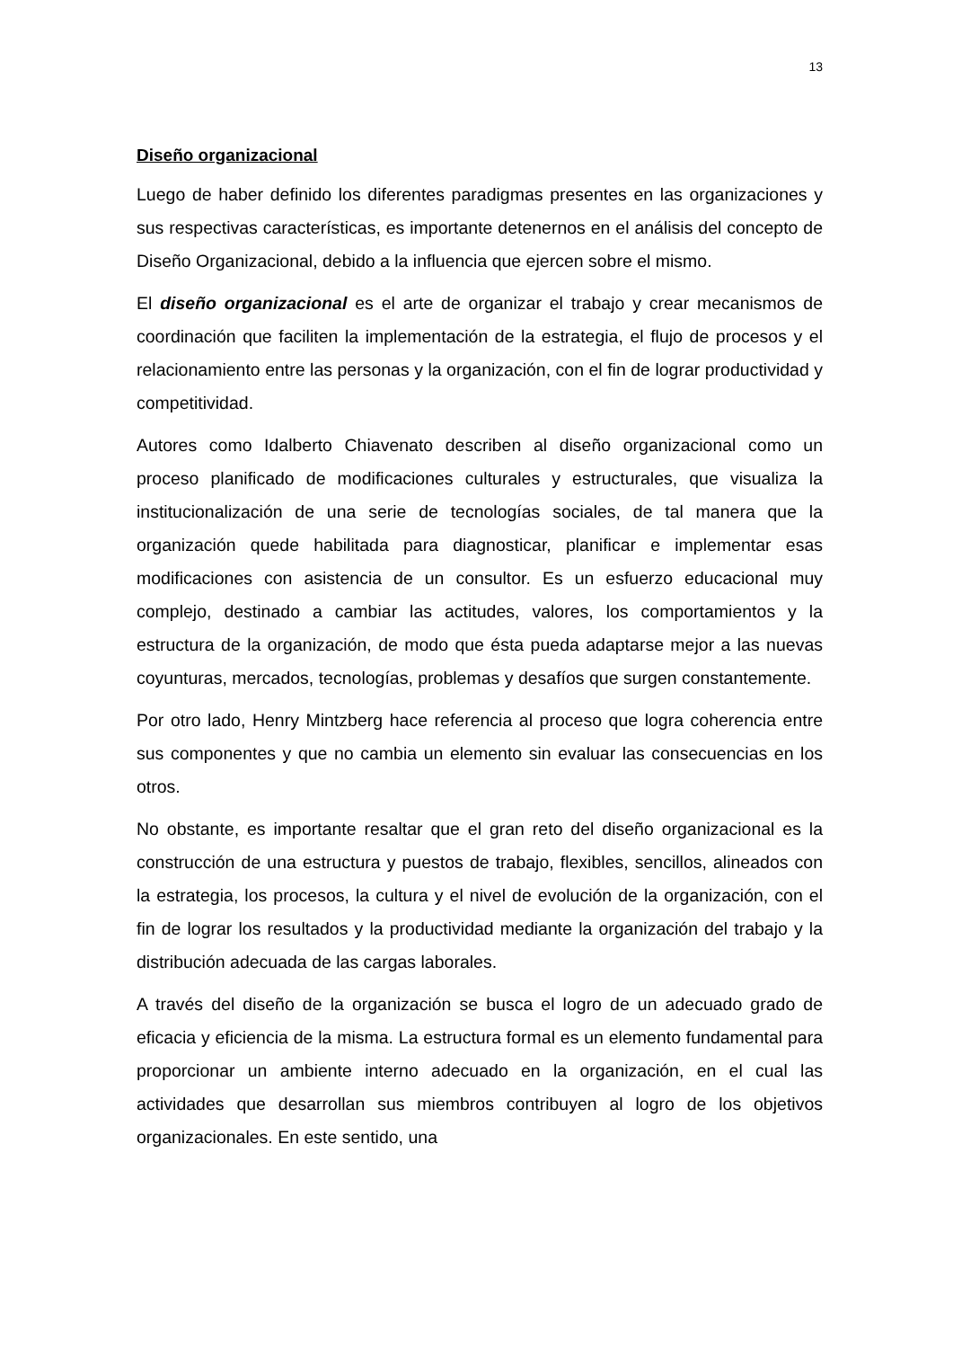13
Diseño organizacional
Luego de haber definido los diferentes paradigmas presentes en las organizaciones y sus respectivas características, es importante detenernos en el análisis del concepto de Diseño Organizacional, debido a la influencia que ejercen sobre el mismo.
El diseño organizacional es el arte de organizar el trabajo y crear mecanismos de coordinación que faciliten la implementación de la estrategia, el flujo de procesos y el relacionamiento entre las personas y la organización, con el fin de lograr productividad y competitividad.
Autores como Idalberto Chiavenato describen al diseño organizacional como un proceso planificado de modificaciones culturales y estructurales, que visualiza la institucionalización de una serie de tecnologías sociales, de tal manera que la organización quede habilitada para diagnosticar, planificar e implementar esas modificaciones con asistencia de un consultor. Es un esfuerzo educacional muy complejo, destinado a cambiar las actitudes, valores, los comportamientos y la estructura de la organización, de modo que ésta pueda adaptarse mejor a las nuevas coyunturas, mercados, tecnologías, problemas y desafíos que surgen constantemente.
Por otro lado, Henry Mintzberg hace referencia al proceso que logra coherencia entre sus componentes y que no cambia un elemento sin evaluar las consecuencias en los otros.
No obstante, es importante resaltar que el gran reto del diseño organizacional es la construcción de una estructura y puestos de trabajo, flexibles, sencillos, alineados con la estrategia, los procesos, la cultura y el nivel de evolución de la organización, con el fin de lograr los resultados y la productividad mediante la organización del trabajo y la distribución adecuada de las cargas laborales.
A través del diseño de la organización se busca el logro de un adecuado grado de eficacia y eficiencia de la misma. La estructura formal es un elemento fundamental para proporcionar un ambiente interno adecuado en la organización, en el cual las actividades que desarrollan sus miembros contribuyen al logro de los objetivos organizacionales. En este sentido, una